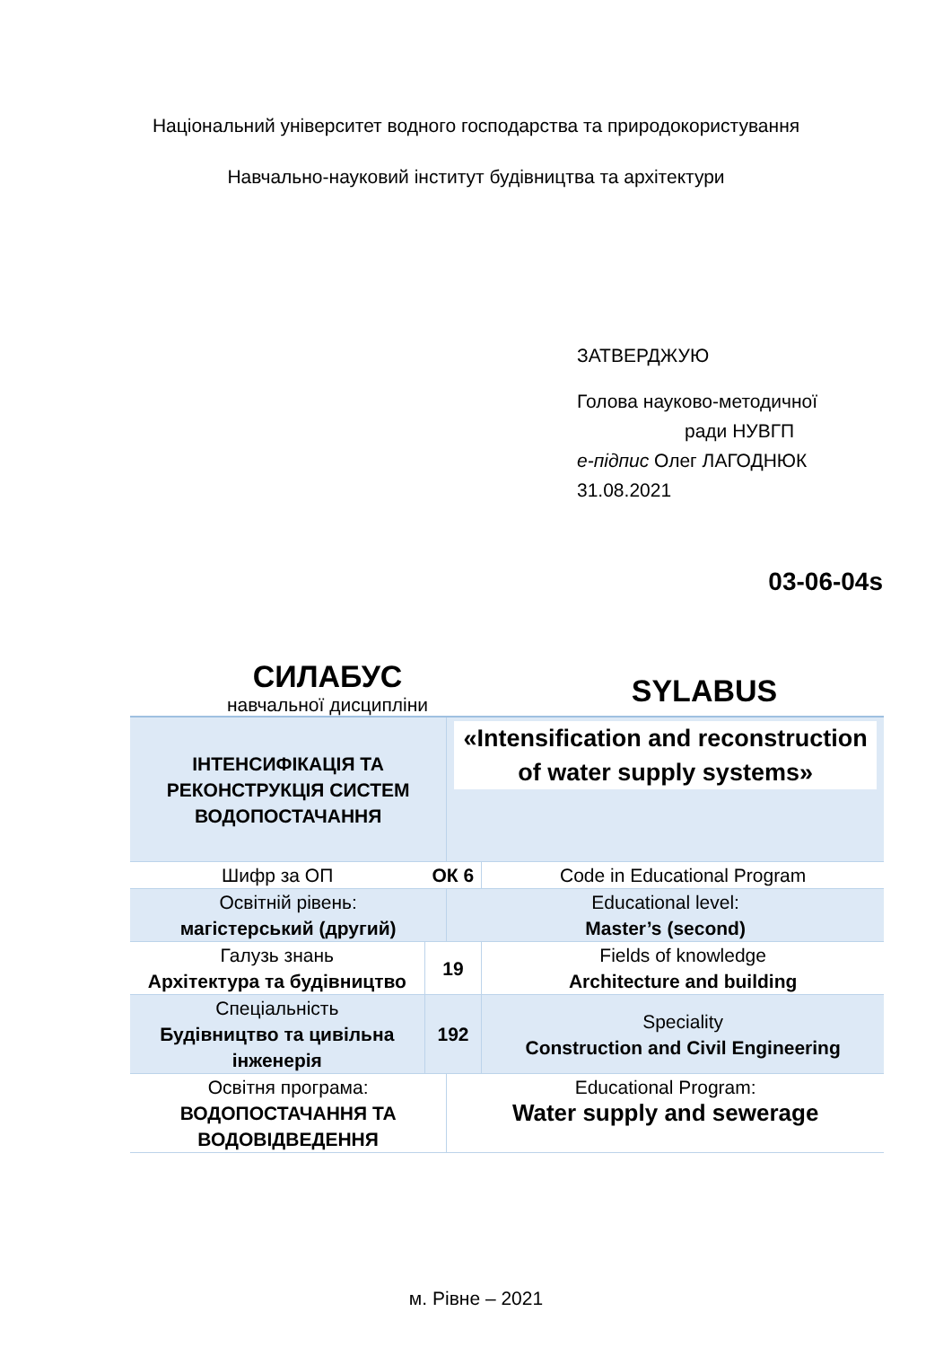Національний університет водного господарства та природокористування
Навчально-науковий інститут будівництва та архітектури
ЗАТВЕРДЖУЮ
Голова науково-методичної
ради НУВГП
е-підпис Олег ЛАГОДНЮК
31.08.2021
03-06-04s
СИЛАБУС
навчальної дисципліни
SYLABUS
| ІНТЕНСИФІКАЦІЯ ТА РЕКОНСТРУКЦІЯ СИСТЕМ ВОДОПОСТАЧАННЯ | | «Intensification and reconstruction of water supply systems» | |
| Шифр за ОП | ОК 6 | | Code in Educational Program |
| Освітній рівень: магістерський (другий) | | Educational level: Master’s (second) | |
| Галузь знань Архітектура та будівництво | 19 | | Fields of knowledge Architecture and building |
| Спеціальність Будівництво та цивільна інженерія | 192 | | Speciality Construction and Civil Engineering |
| Освітня програма: ВОДОПОСТАЧАННЯ ТА ВОДОВІДВЕДЕННЯ | | Educational Program: Water supply and sewerage | |
м. Рівне – 2021